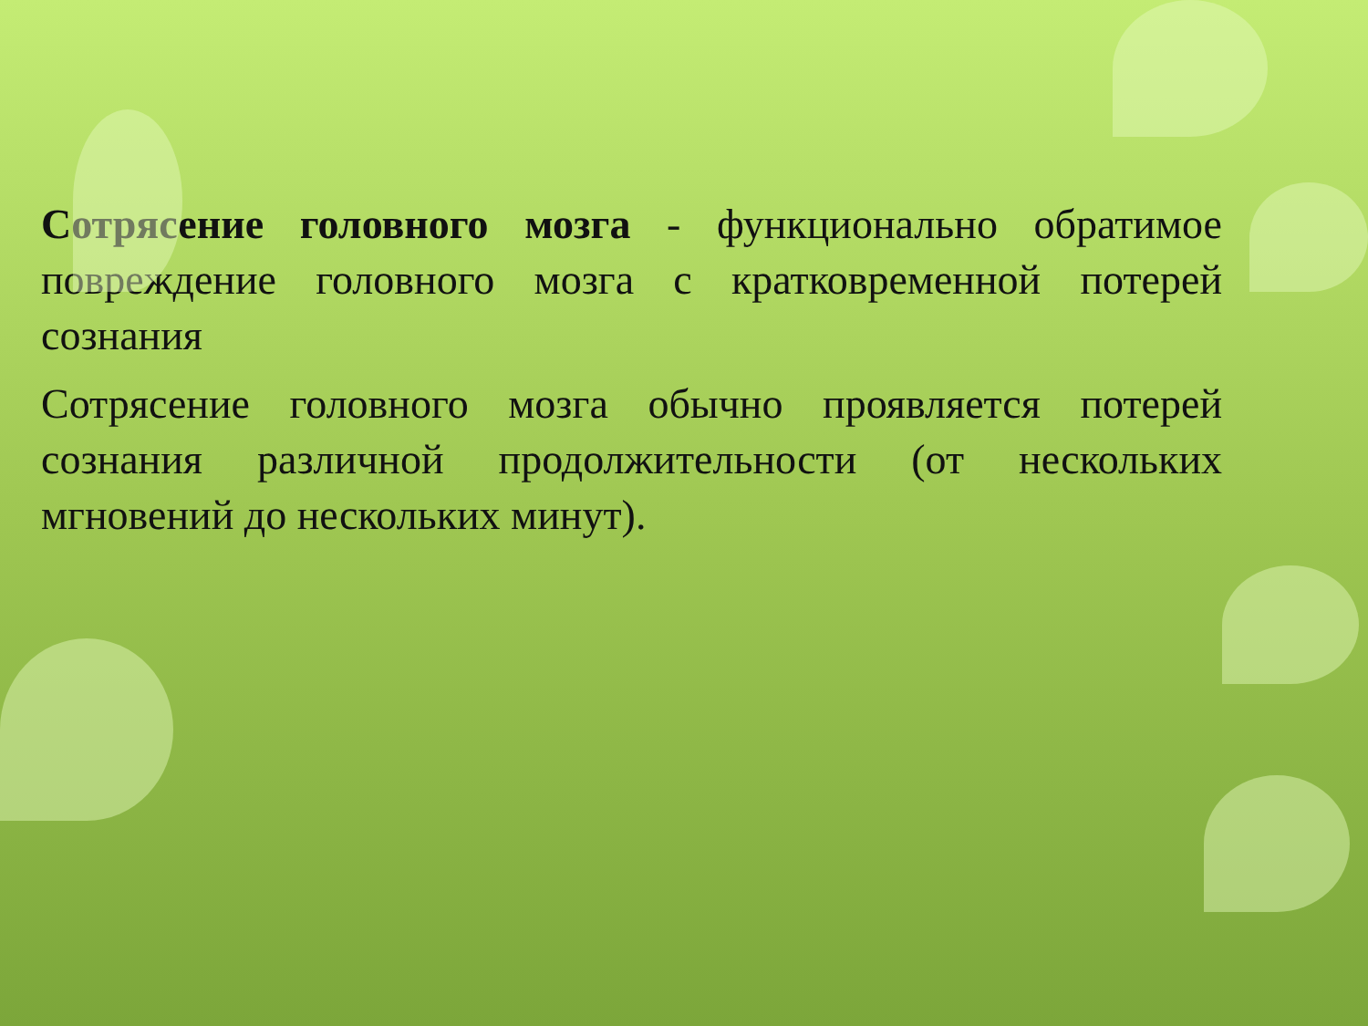Сотрясение головного мозга - функционально обратимое повреждение головного мозга с кратковременной потерей сознания
Сотрясение головного мозга обычно проявляется потерей сознания различной продолжительности (от нескольких мгновений до нескольких минут).